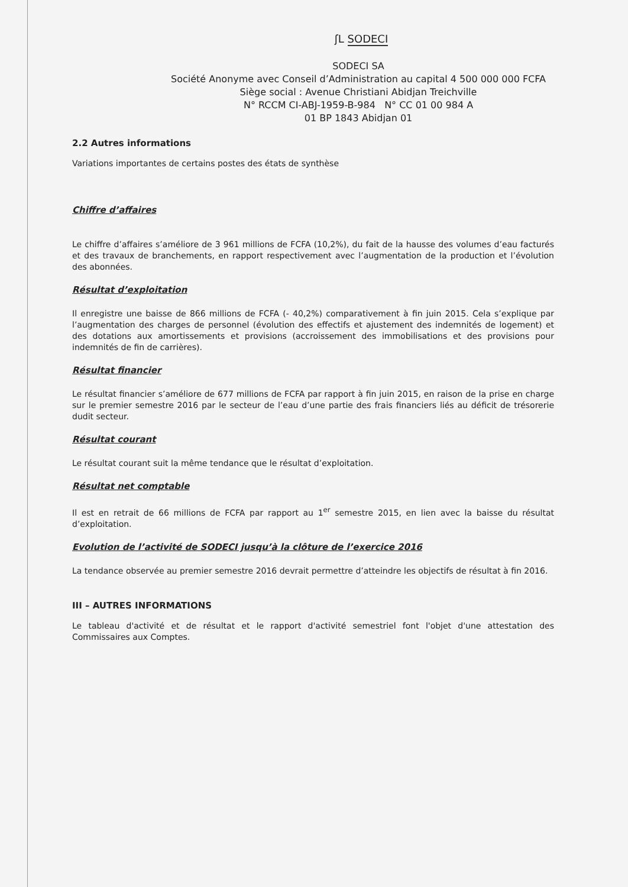ʃL SODECI
SODECI SA
Société Anonyme avec Conseil d’Administration au capital 4 500 000 000 FCFA
Siège social : Avenue Christiani Abidjan Treichville
N° RCCM CI-ABJ-1959-B-984 N° CC 01 00 984 A
01 BP 1843 Abidjan 01
2.2 Autres informations
Variations importantes de certains postes des états de synthèse
Chiffre d’affaires
Le chiffre d’affaires s’améliore de 3 961 millions de FCFA (10,2%), du fait de la hausse des volumes d’eau facturés et des travaux de branchements, en rapport respectivement avec l’augmentation de la production et l’évolution des abonnées.
Résultat d’exploitation
Il enregistre une baisse de 866 millions de FCFA (- 40,2%) comparativement à fin juin 2015. Cela s’explique par l’augmentation des charges de personnel (évolution des effectifs et ajustement des indemnités de logement) et des dotations aux amortissements et provisions (accroissement des immobilisations et des provisions pour indemnités de fin de carrières).
Résultat financier
Le résultat financier s’améliore de 677 millions de FCFA par rapport à fin juin 2015, en raison de la prise en charge sur le premier semestre 2016 par le secteur de l’eau d’une partie des frais financiers liés au déficit de trésorerie dudit secteur.
Résultat courant
Le résultat courant suit la même tendance que le résultat d’exploitation.
Résultat net comptable
Il est en retrait de 66 millions de FCFA par rapport au 1<sup>er</sup> semestre 2015, en lien avec la baisse du résultat d’exploitation.
Evolution de l’activité de SODECI jusqu’à la clôture de l’exercice 2016
La tendance observée au premier semestre 2016 devrait permettre d’atteindre les objectifs de résultat à fin 2016.
III – AUTRES INFORMATIONS
Le tableau d'activité et de résultat et le rapport d'activité semestriel font l'objet d'une attestation des Commissaires aux Comptes.